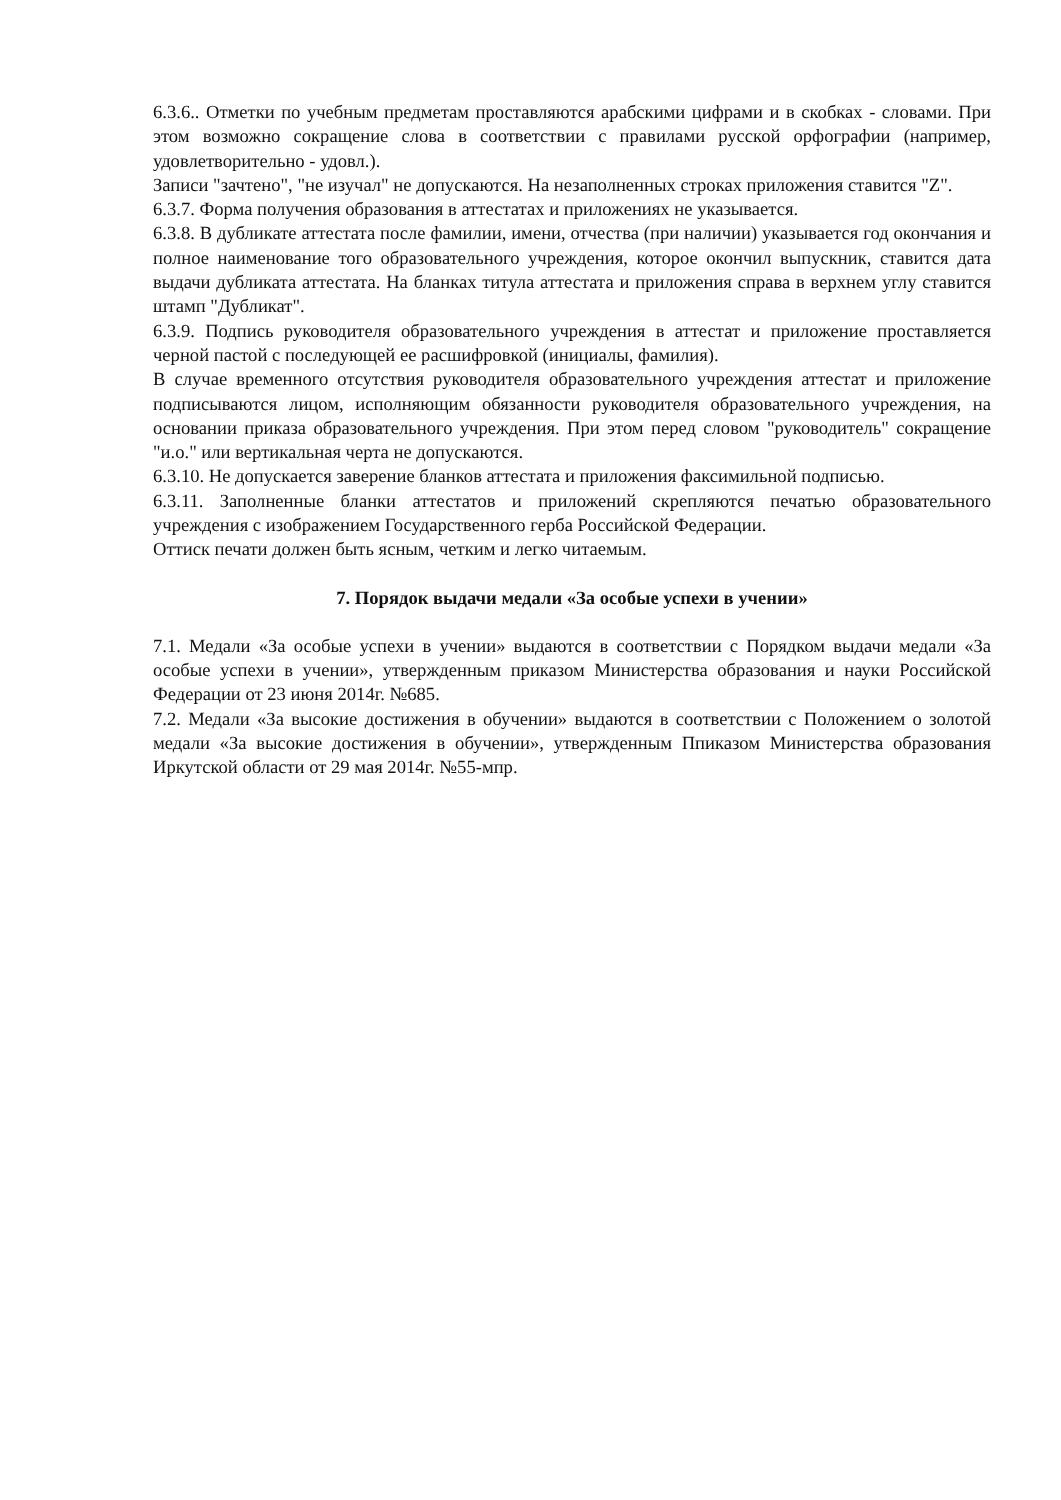6.3.6.. Отметки по учебным предметам проставляются арабскими цифрами и в скобках - словами. При этом возможно сокращение слова в соответствии с правилами русской орфографии (например, удовлетворительно - удовл.).
Записи "зачтено", "не изучал" не допускаются. На незаполненных строках приложения ставится "Z".
6.3.7. Форма получения образования в аттестатах и приложениях не указывается.
6.3.8. В дубликате аттестата после фамилии, имени, отчества (при наличии) указывается год окончания и полное наименование того образовательного учреждения, которое окончил выпускник, ставится дата выдачи дубликата аттестата. На бланках титула аттестата и приложения справа в верхнем углу ставится штамп "Дубликат".
6.3.9. Подпись руководителя образовательного учреждения в аттестат и приложение проставляется черной пастой с последующей ее расшифровкой (инициалы, фамилия).
В случае временного отсутствия руководителя образовательного учреждения аттестат и приложение подписываются лицом, исполняющим обязанности руководителя образовательного учреждения, на основании приказа образовательного учреждения. При этом перед словом "руководитель" сокращение "и.о." или вертикальная черта не допускаются.
6.3.10. Не допускается заверение бланков аттестата и приложения факсимильной подписью.
6.3.11. Заполненные бланки аттестатов и приложений скрепляются печатью образовательного учреждения с изображением Государственного герба Российской Федерации.
Оттиск печати должен быть ясным, четким и легко читаемым.
7. Порядок выдачи медали «За особые успехи в учении»
7.1. Медали «За особые успехи в учении» выдаются в соответствии с Порядком выдачи медали «За особые успехи в учении», утвержденным приказом Министерства образования и науки Российской Федерации от 23 июня 2014г. №685.
7.2. Медали «За высокие достижения в обучении» выдаются в соответствии с Положением о золотой медали «За высокие достижения в обучении», утвержденным Ппиказом Министерства образования Иркутской области от 29 мая 2014г. №55-мпр.